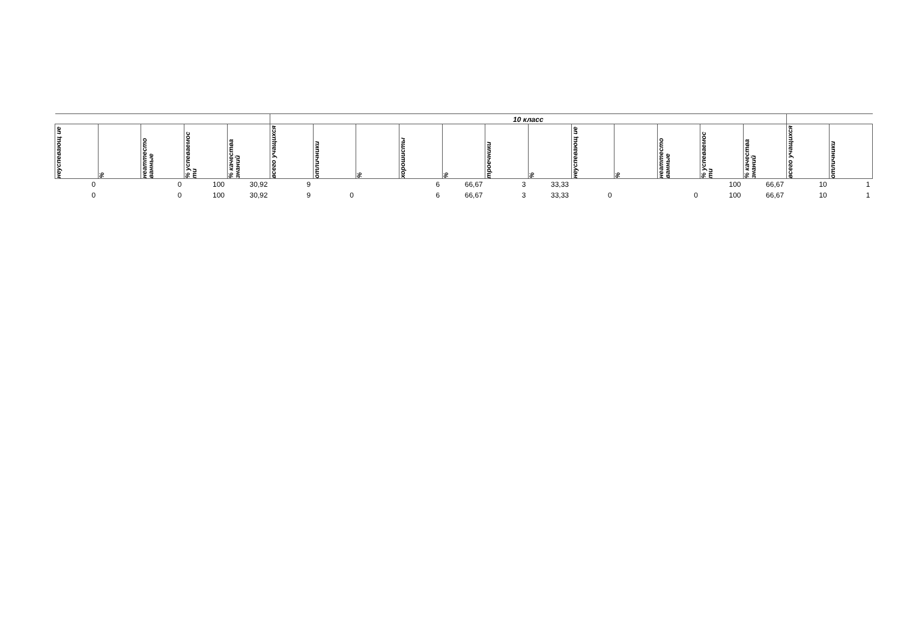| | | | | | 10 класс | | | | | | | | | | | | | |
| --- | --- | --- | --- | --- | --- | --- | --- | --- | --- | --- | --- | --- | --- | --- | --- | --- | --- | --- |
| неуспевающ ие | % | неаттесто ванные | % успеваемос ти | % качества знаний | всего учащихся | отличники | % | хорошисты | % | троечники | % | неуспевающ ие | % | неаттесто ванные | % успеваемос ти | % качества знаний | всего учащихся | отличники |
| 0 | | 0 | 100 | 30,92 | 9 | | | 6 | 66,67 | 3 | 33,33 | | | | 100 | 66,67 | 10 | 1 |
| 0 | | 0 | 100 | 30,92 | 9 | 0 | | 6 | 66,67 | 3 | 33,33 | 0 | | 0 | 100 | 66,67 | 10 | 1 |